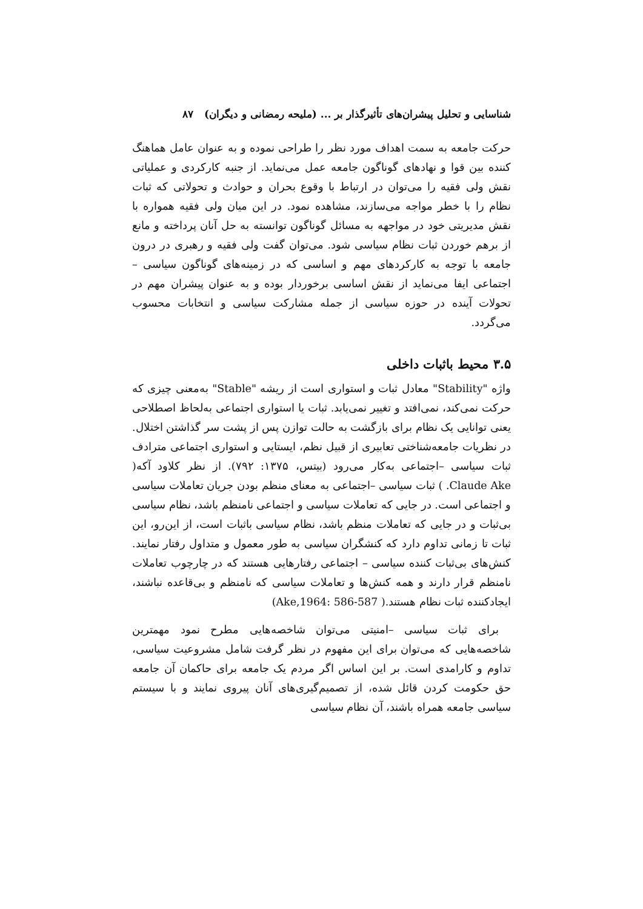شناسایی و تحلیل پیشران‌های تأثیرگذار بر ... (ملیحه رمضانی و دیگران) ۸۷
حرکت جامعه به سمت اهداف مورد نظر را طراحی نموده و به عنوان عامل هماهنگ کننده بین قوا و نهادهای گوناگون جامعه عمل می‌نماید. از جنبه کارکردی و عملیاتی نقش ولی فقیه را می‌توان در ارتباط با وقوع بحران و حوادث و تحولاتی که ثبات نظام را با خطر مواجه می‌سازند، مشاهده نمود. در این میان ولی فقیه همواره با نقش مدیریتی خود در مواجهه به مسائل گوناگون توانسته به حل آنان پرداخته و مانع از برهم خوردن ثبات نظام سیاسی شود. می‌توان گفت ولی فقیه و رهبری در درون جامعه با توجه به کارکردهای مهم و اساسی که در زمینه‌های گوناگون سیاسی –اجتماعی ایفا می‌نماید از نقش اساسی برخوردار بوده و به عنوان پیشران مهم در تحولات آینده در حوزه سیاسی از جمله مشارکت سیاسی و انتخابات محسوب می‌گردد.
۳.۵ محیط باثبات داخلی
واژه "Stability" معادل ثبات و استواری است از ریشه "Stable" به‌معنی چیزی که حرکت نمی‌کند، نمی‌افتد و تغییر نمی‌یابد. ثبات یا استواری اجتماعی به‌لحاظ اصطلاحی یعنی توانایی یک نظام برای بازگشت به حالت توازن پس از پشت سر گذاشتن اختلال. در نظریات جامعه‌شناختی تعابیری از قبیل نظم، ایستایی و استواری اجتماعی مترادف ثبات سیاسی –اجتماعی به‌کار می‌رود (بیتس، ۱۳۷۵: ۷۹۲). از نظر کلاود آکه( Claude Ake. ) ثبات سیاسی –اجتماعی به معنای منظم بودن جریان تعاملات سیاسی و اجتماعی است. در جایی که تعاملات سیاسی و اجتماعی نامنظم باشد، نظام سیاسی بی‌ثبات و در جایی که تعاملات منظم باشد، نظام سیاسی باثبات است، از این‌رو، این ثبات تا زمانی تداوم دارد که کنشگران سیاسی به طور معمول و متداول رفتار نمایند. کنش‌های بی‌ثبات کننده سیاسی – اجتماعی رفتارهایی هستند که در چارچوب تعاملات نامنظم قرار دارند و همه کنش‌ها و تعاملات سیاسی که نامنظم و بی‌قاعده نباشند، ایجادکننده ثبات نظام هستند.( Ake,1964: 586-587)
برای ثبات سیاسی –امنیتی می‌توان شاخصه‌هایی مطرح نمود مهمترین شاخصه‌هایی که می‌توان برای این مفهوم در نظر گرفت شامل مشروعیت سیاسی، تداوم و کارامدی است. بر این اساس اگر مردم یک جامعه برای حاکمان آن جامعه حق حکومت کردن قائل شده، از تصمیم‌گیری‌های آنان پیروی نمایند و با سیستم سیاسی جامعه همراه باشند، آن نظام سیاسی